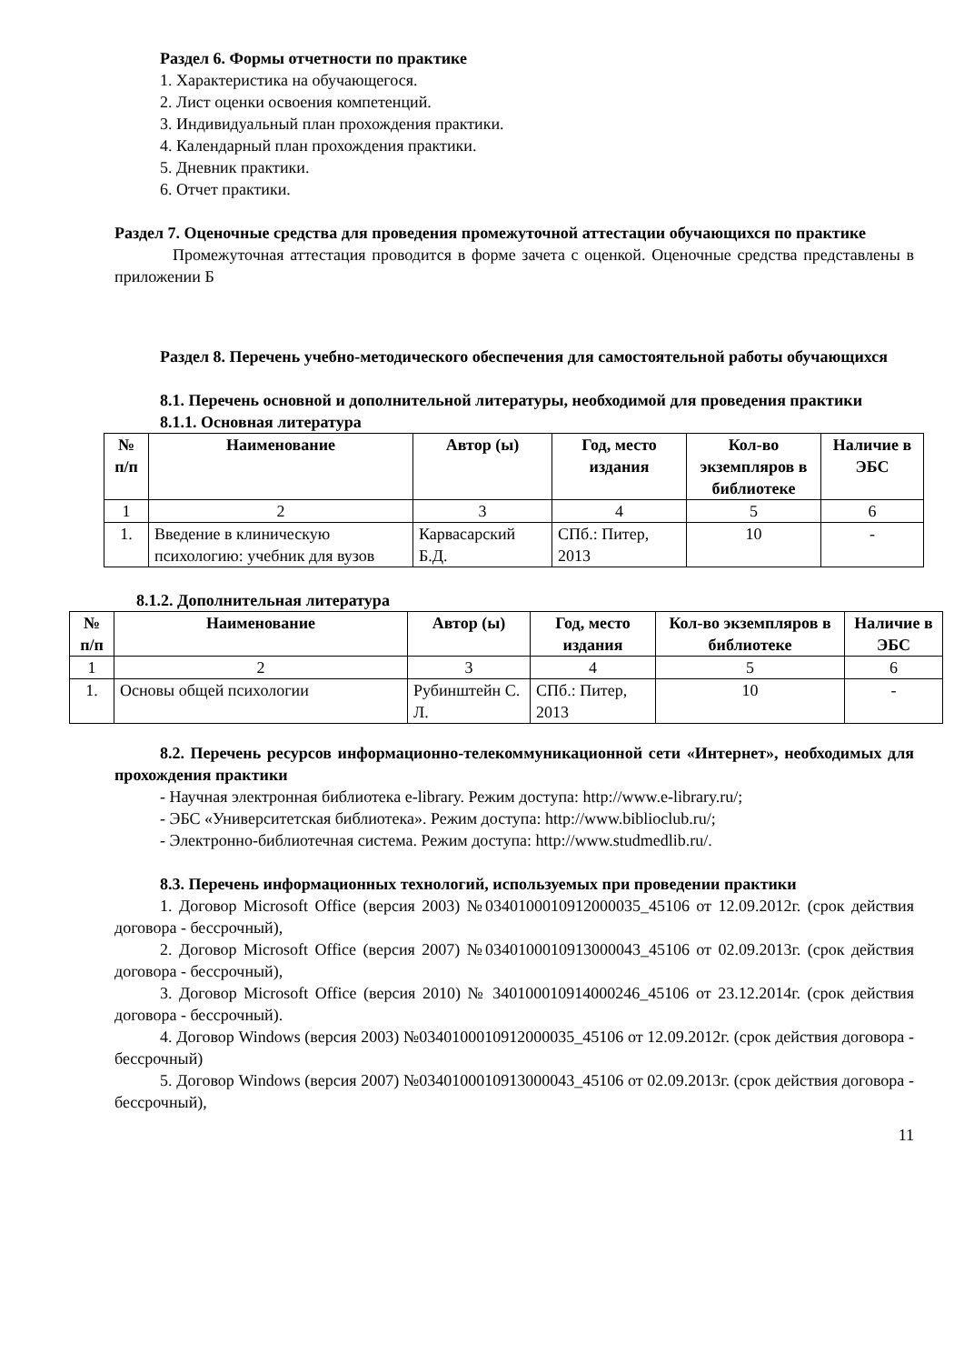Раздел 6. Формы отчетности по практике
1. Характеристика на обучающегося.
2. Лист оценки освоения компетенций.
3. Индивидуальный план прохождения практики.
4. Календарный план прохождения практики.
5. Дневник практики.
6. Отчет практики.
Раздел 7. Оценочные средства для проведения промежуточной аттестации обучающихся по практике
Промежуточная аттестация проводится в форме зачета с оценкой. Оценочные средства представлены в приложении Б
Раздел 8. Перечень учебно-методического обеспечения для самостоятельной работы обучающихся
8.1. Перечень основной и дополнительной литературы, необходимой для проведения практики
8.1.1. Основная литература
| № п/п | Наименование | Автор (ы) | Год, место издания | Кол-во экземпляров в библиотеке | Наличие в ЭБС |
| --- | --- | --- | --- | --- | --- |
| 1 | 2 | 3 | 4 | 5 | 6 |
| 1. | Введение в клиническую психологию: учебник для вузов | Карвасарский Б.Д. | СПб.: Питер, 2013 | 10 | - |
8.1.2. Дополнительная литература
| № п/п | Наименование | Автор (ы) | Год, место издания | Кол-во экземпляров в библиотеке | Наличие в ЭБС |
| --- | --- | --- | --- | --- | --- |
| 1 | 2 | 3 | 4 | 5 | 6 |
| 1. | Основы общей психологии | Рубинштейн С. Л. | СПб.: Питер, 2013 | 10 | - |
8.2. Перечень ресурсов информационно-телекоммуникационной сети «Интернет», необходимых для прохождения практики
- Научная электронная библиотека e-library. Режим доступа: http://www.e-library.ru/;
- ЭБС «Университетская библиотека». Режим доступа: http://www.biblioclub.ru/;
- Электронно-библиотечная система. Режим доступа: http://www.studmedlib.ru/.
8.3. Перечень информационных технологий, используемых при проведении практики
1. Договор Microsoft Office (версия 2003) №0340100010912000035_45106 от 12.09.2012г. (срок действия договора - бессрочный),
2. Договор Microsoft Office (версия 2007) №0340100010913000043_45106 от 02.09.2013г. (срок действия договора - бессрочный),
3. Договор Microsoft Office (версия 2010) № 340100010914000246_45106 от 23.12.2014г. (срок действия договора - бессрочный).
4. Договор Windows (версия 2003) №0340100010912000035_45106 от 12.09.2012г. (срок действия договора - бессрочный)
5. Договор Windows (версия 2007) №0340100010913000043_45106 от 02.09.2013г. (срок действия договора - бессрочный),
11